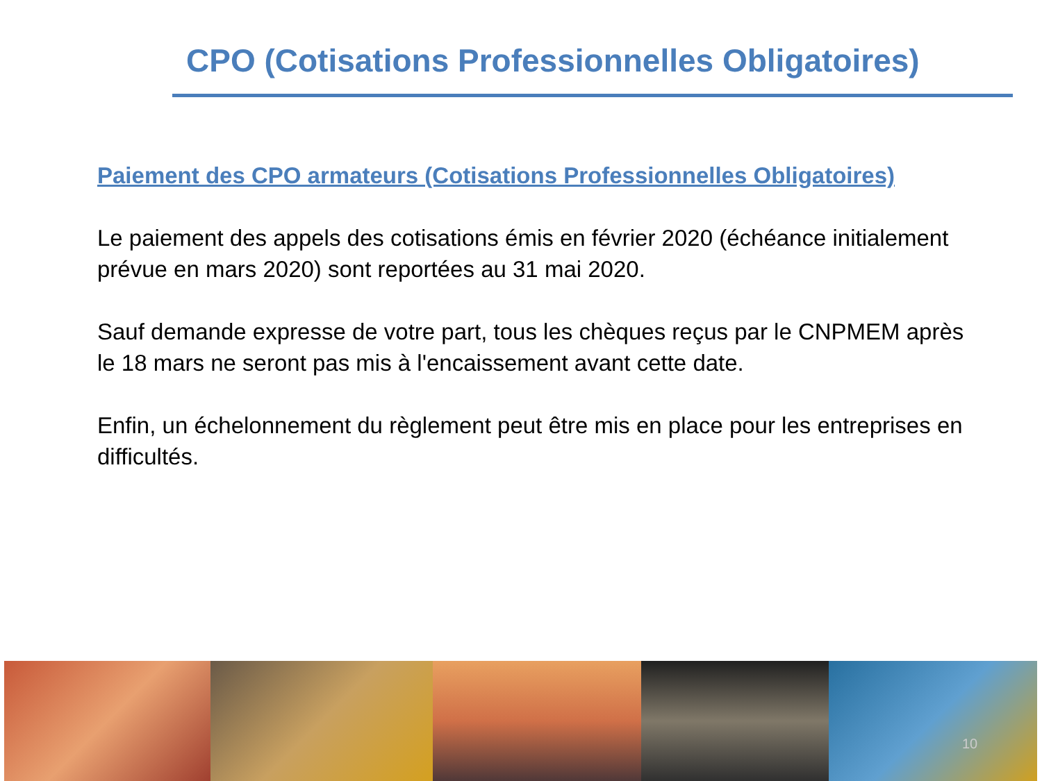CPO (Cotisations Professionnelles Obligatoires)
Paiement des CPO armateurs (Cotisations Professionnelles Obligatoires)
Le paiement des appels des cotisations émis en février 2020 (échéance initialement prévue en mars 2020) sont reportées au 31 mai 2020.
Sauf demande expresse de votre part, tous les chèques reçus par le CNPMEM après le 18 mars ne seront pas mis à l'encaissement avant cette date.
Enfin, un échelonnement du règlement peut être mis en place pour les entreprises en difficultés.
10